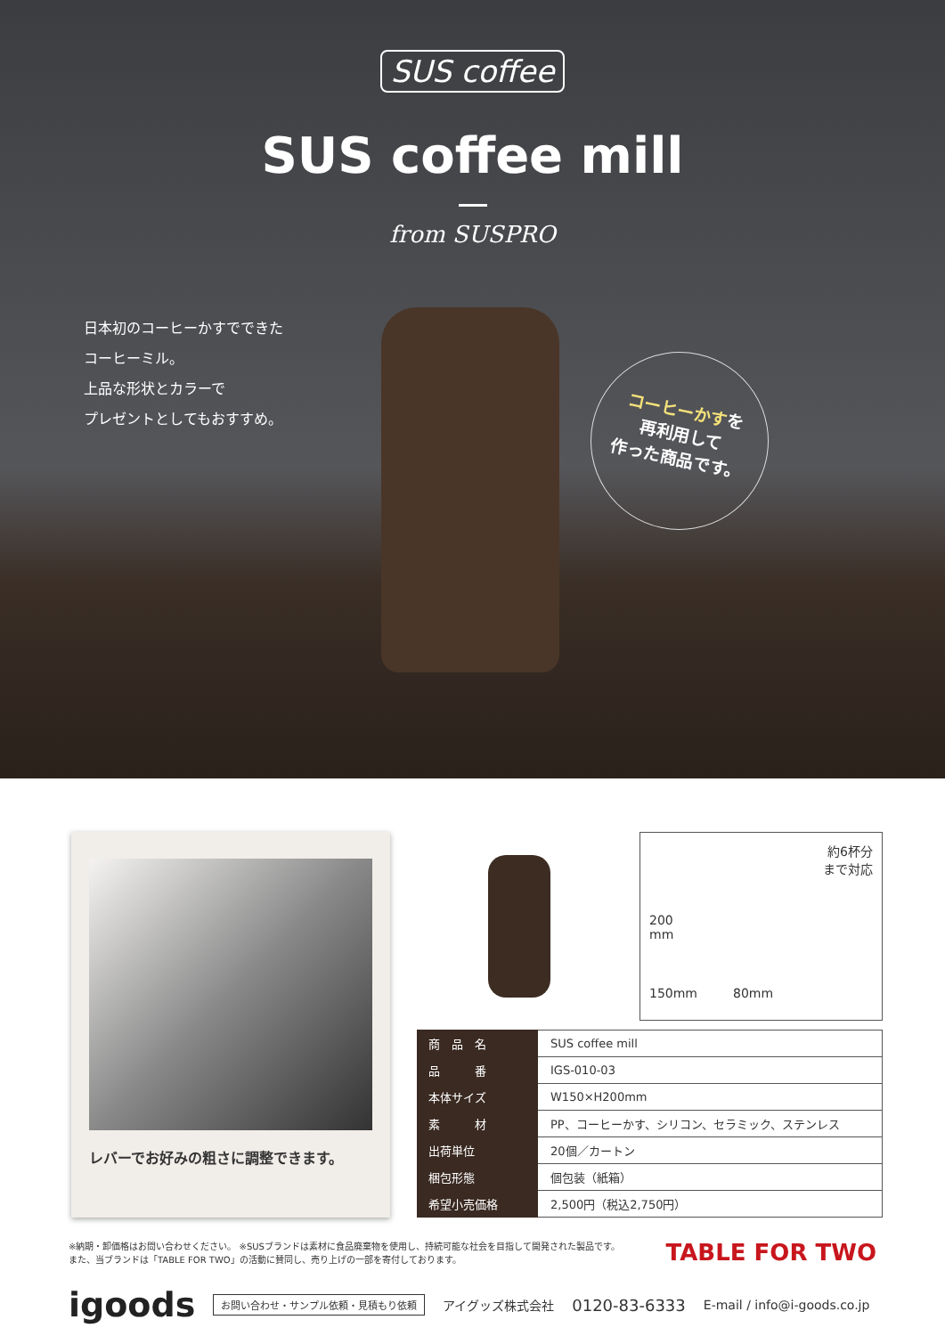SUS coffee
SUS coffee mill
from SUSPRO
日本初のコーヒーかすでできた
コーヒーミル。
上品な形状とカラーで
プレゼントとしてもおすすめ。
コーヒーかすを
再利用して
作った商品です。
レバーでお好みの粗さに調整できます。
約6杯分
まで対応
200
mm
150mm 80mm
| 商 品 名 | SUS coffee mill |
| 品 番 | IGS-010-03 |
| 本体サイズ | W150×H200mm |
| 素 材 | PP、コーヒーかす、シリコン、セラミック、ステンレス |
| 出荷単位 | 20個／カートン |
| 梱包形態 | 個包装（紙箱） |
| 希望小売価格 | 2,500円（税込2,750円） |
※納期・卸価格はお問い合わせください。 ※SUSブランドは素材に食品廃棄物を使用し、持続可能な社会を目指して開発された製品です。
また、当ブランドは「TABLE FOR TWO」の活動に賛同し、売り上げの一部を寄付しております。
TABLE FOR TWO
igoods お問い合わせ・サンプル依頼・見積もり依頼 アイグッズ株式会社 0120-83-6333 E-mail / info@i-goods.co.jp